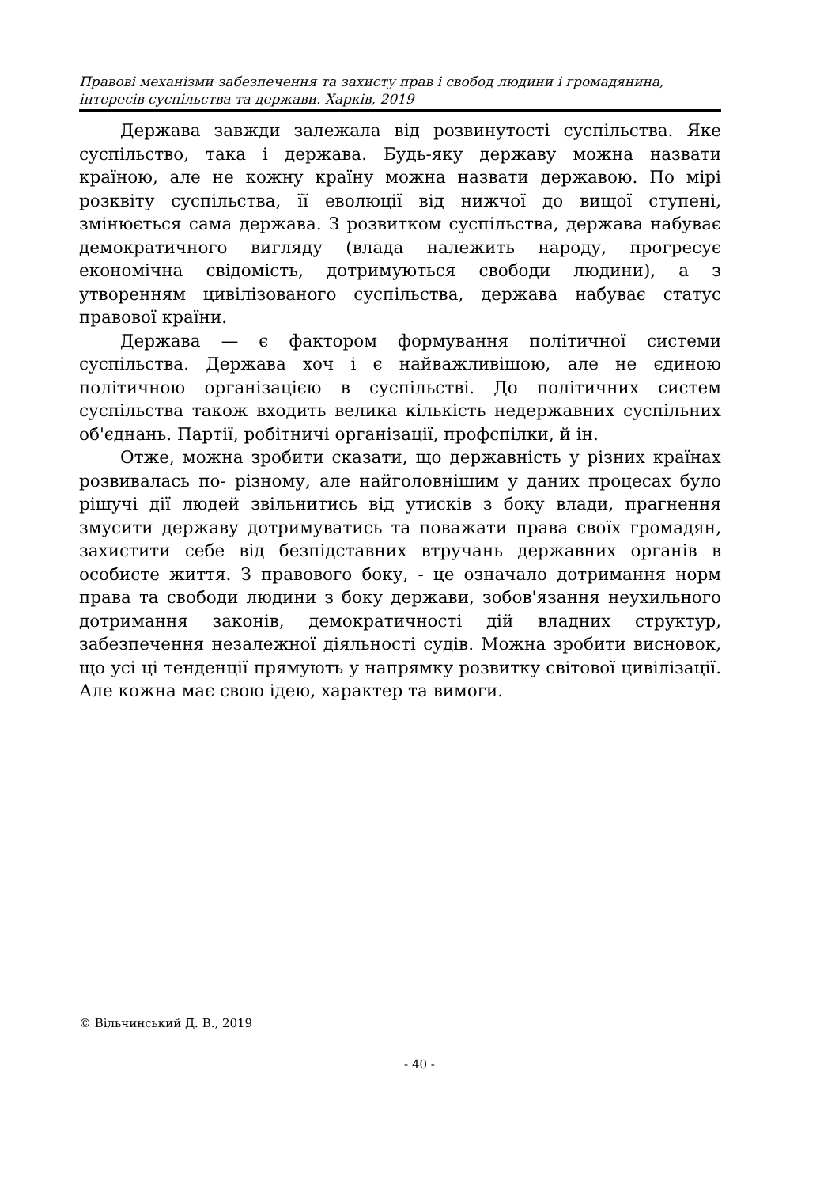Правові механізми забезпечення та захисту прав і свобод людини і громадянина, інтересів суспільства та держави. Харків, 2019
Держава завжди залежала від розвинутості суспільства. Яке суспільство, така і держава. Будь-яку державу можна назвати країною, але не кожну країну можна назвати державою. По мірі розквіту суспільства, її еволюції від нижчої до вищої ступені, змінюється сама держава. З розвитком суспільства, держава набуває демократичного вигляду (влада належить народу, прогресує економічна свідомість, дотримуються свободи людини), а з утворенням цивілізованого суспільства, держава набуває статус правової країни.
Держава — є фактором формування політичної системи суспільства. Держава хоч і є найважливішою, але не єдиною політичною організацією в суспільстві. До політичних систем суспільства також входить велика кількість недержавних суспільних об'єднань. Партії, робітничі організації, профспілки, й ін.
Отже, можна зробити сказати, що державність у різних країнах розвивалась по- різному, але найголовнішим у даних процесах було рішучі дії людей звільнитись від утисків з боку влади, прагнення змусити державу дотримуватись та поважати права своїх громадян, захистити себе від безпідставних втручань державних органів в особисте життя. З правового боку, - це означало дотримання норм права та свободи людини з боку держави, зобов'язання неухильного дотримання законів, демократичності дій владних структур, забезпечення незалежної діяльності судів. Можна зробити висновок, що усі ці тенденції прямують у напрямку розвитку світової цивілізації. Але кожна має свою ідею, характер та вимоги.
© Вільчинський Д. В., 2019
- 40 -